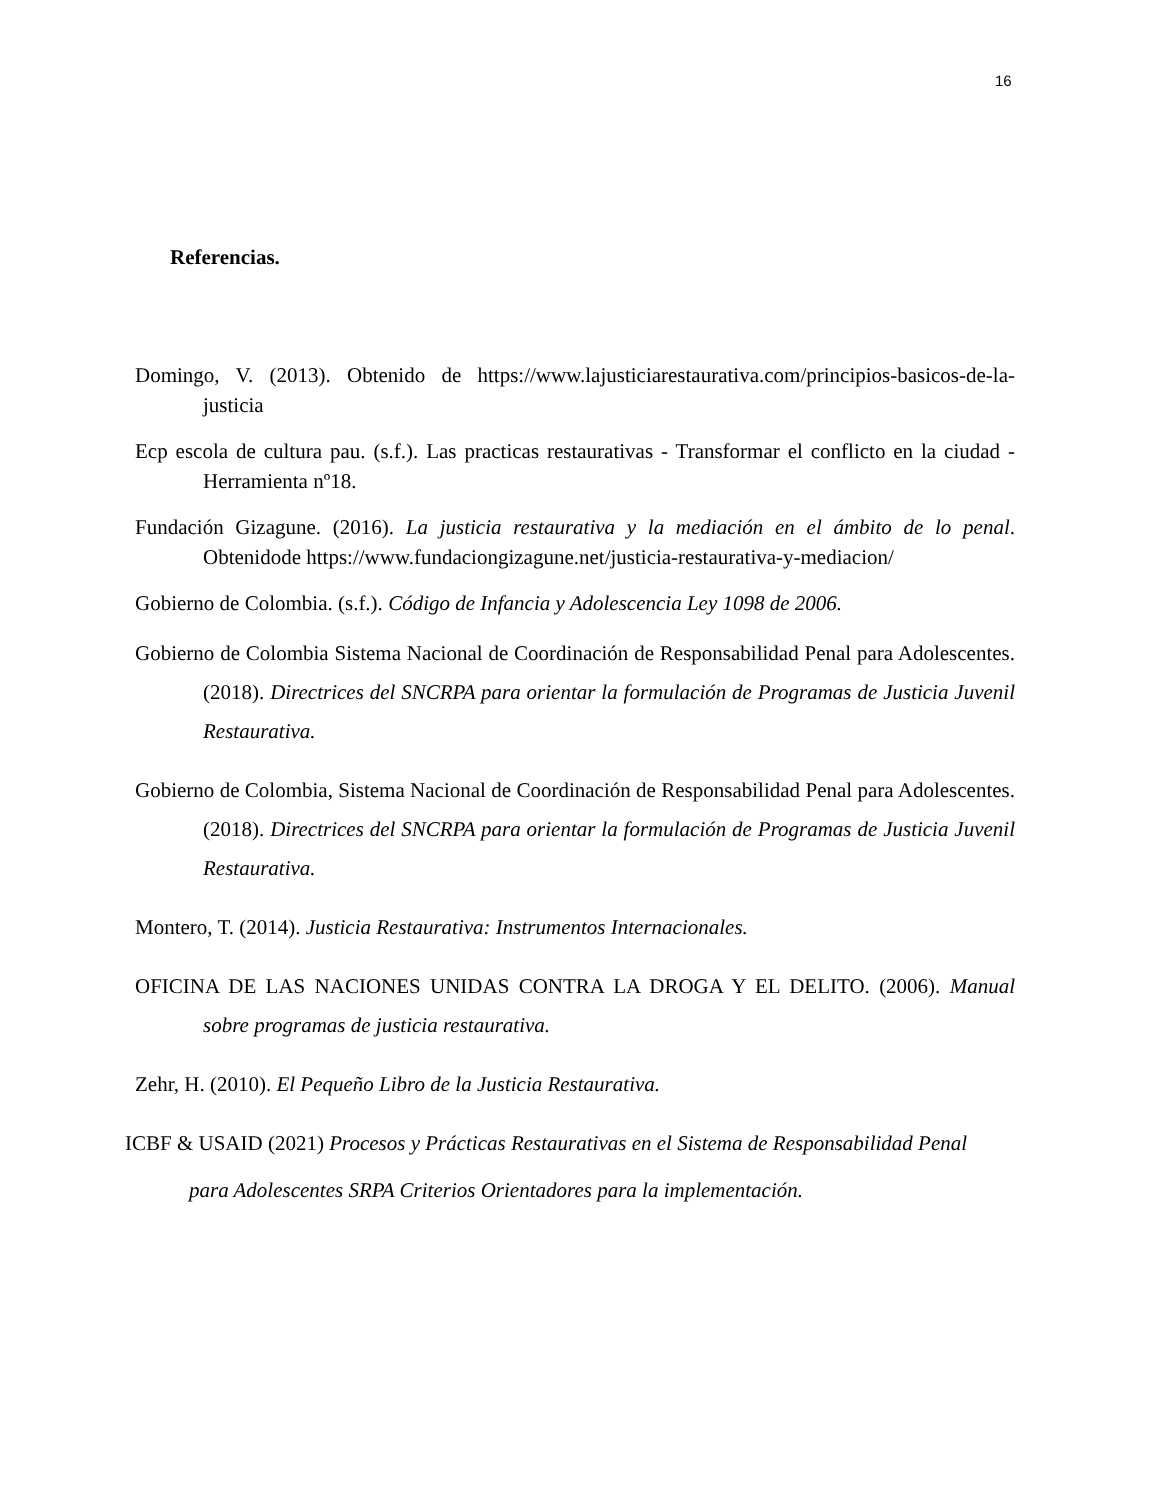16
Referencias.
Domingo, V. (2013). Obtenido de https://www.lajusticiarestaurativa.com/principios-basicos-de-la-justicia
Ecp escola de cultura pau. (s.f.). Las practicas restaurativas - Transformar el conflicto en la ciudad -Herramienta nº18.
Fundación Gizagune. (2016). La justicia restaurativa y la mediación en el ámbito de lo penal. Obtenidode https://www.fundaciongizagune.net/justicia-restaurativa-y-mediacion/
Gobierno de Colombia. (s.f.). Código de Infancia y Adolescencia Ley 1098 de 2006.
Gobierno de Colombia Sistema Nacional de Coordinación de Responsabilidad Penal para Adolescentes. (2018). Directrices del SNCRPA para orientar la formulación de Programas de Justicia Juvenil Restaurativa.
Gobierno de Colombia, Sistema Nacional de Coordinación de Responsabilidad Penal para Adolescentes. (2018). Directrices del SNCRPA para orientar la formulación de Programas de Justicia Juvenil Restaurativa.
Montero, T. (2014). Justicia Restaurativa: Instrumentos Internacionales.
OFICINA DE LAS NACIONES UNIDAS CONTRA LA DROGA Y EL DELITO. (2006). Manual sobre programas de justicia restaurativa.
Zehr, H. (2010). El Pequeño Libro de la Justicia Restaurativa.
ICBF & USAID (2021) Procesos y Prácticas Restaurativas en el Sistema de Responsabilidad Penal
para Adolescentes SRPA Criterios Orientadores para la implementación.